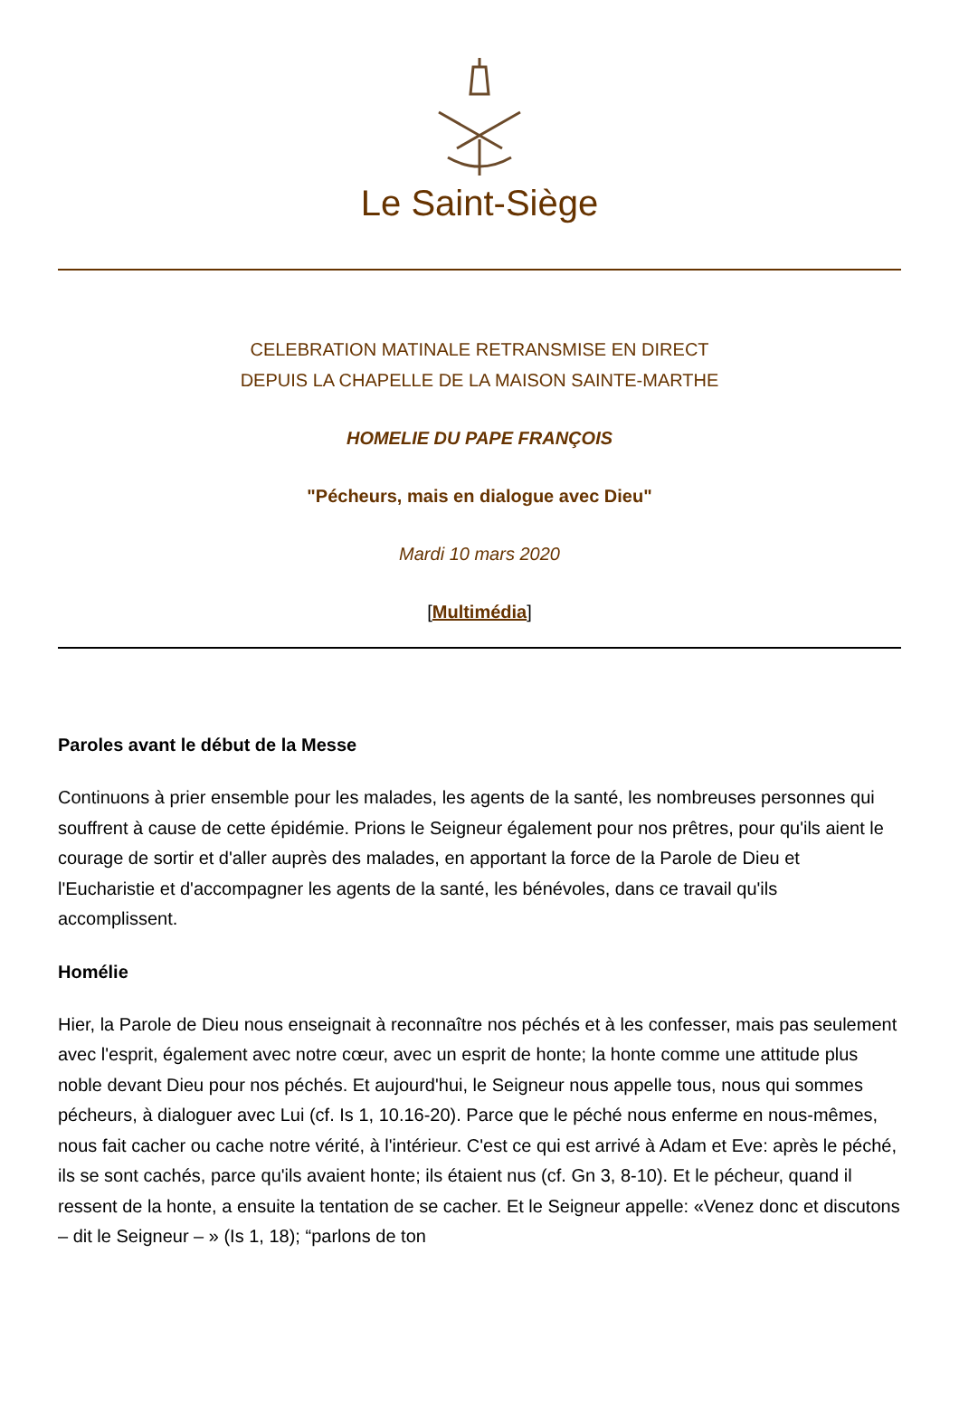Le Saint-Siège
CELEBRATION MATINALE RETRANSMISE EN DIRECT
DEPUIS LA CHAPELLE DE LA MAISON SAINTE-MARTHE
HOMELIE DU PAPE FRANÇOIS
"Pécheurs, mais en dialogue avec Dieu"
Mardi 10 mars 2020
[Multimédia]
Paroles avant le début de la Messe
Continuons à prier ensemble pour les malades, les agents de la santé, les nombreuses personnes qui souffrent à cause de cette épidémie. Prions le Seigneur également pour nos prêtres, pour qu'ils aient le courage de sortir et d'aller auprès des malades, en apportant la force de la Parole de Dieu et l'Eucharistie et d'accompagner les agents de la santé, les bénévoles, dans ce travail qu'ils accomplissent.
Homélie
Hier, la Parole de Dieu nous enseignait à reconnaître nos péchés et à les confesser, mais pas seulement avec l'esprit, également avec notre cœur, avec un esprit de honte; la honte comme une attitude plus noble devant Dieu pour nos péchés. Et aujourd'hui, le Seigneur nous appelle tous, nous qui sommes pécheurs, à dialoguer avec Lui (cf. Is 1, 10.16-20). Parce que le péché nous enferme en nous-mêmes, nous fait cacher ou cache notre vérité, à l'intérieur. C'est ce qui est arrivé à Adam et Eve: après le péché, ils se sont cachés, parce qu'ils avaient honte; ils étaient nus (cf. Gn 3, 8-10). Et le pécheur, quand il ressent de la honte, a ensuite la tentation de se cacher. Et le Seigneur appelle: «Venez donc et discutons – dit le Seigneur – » (Is 1, 18); “parlons de ton